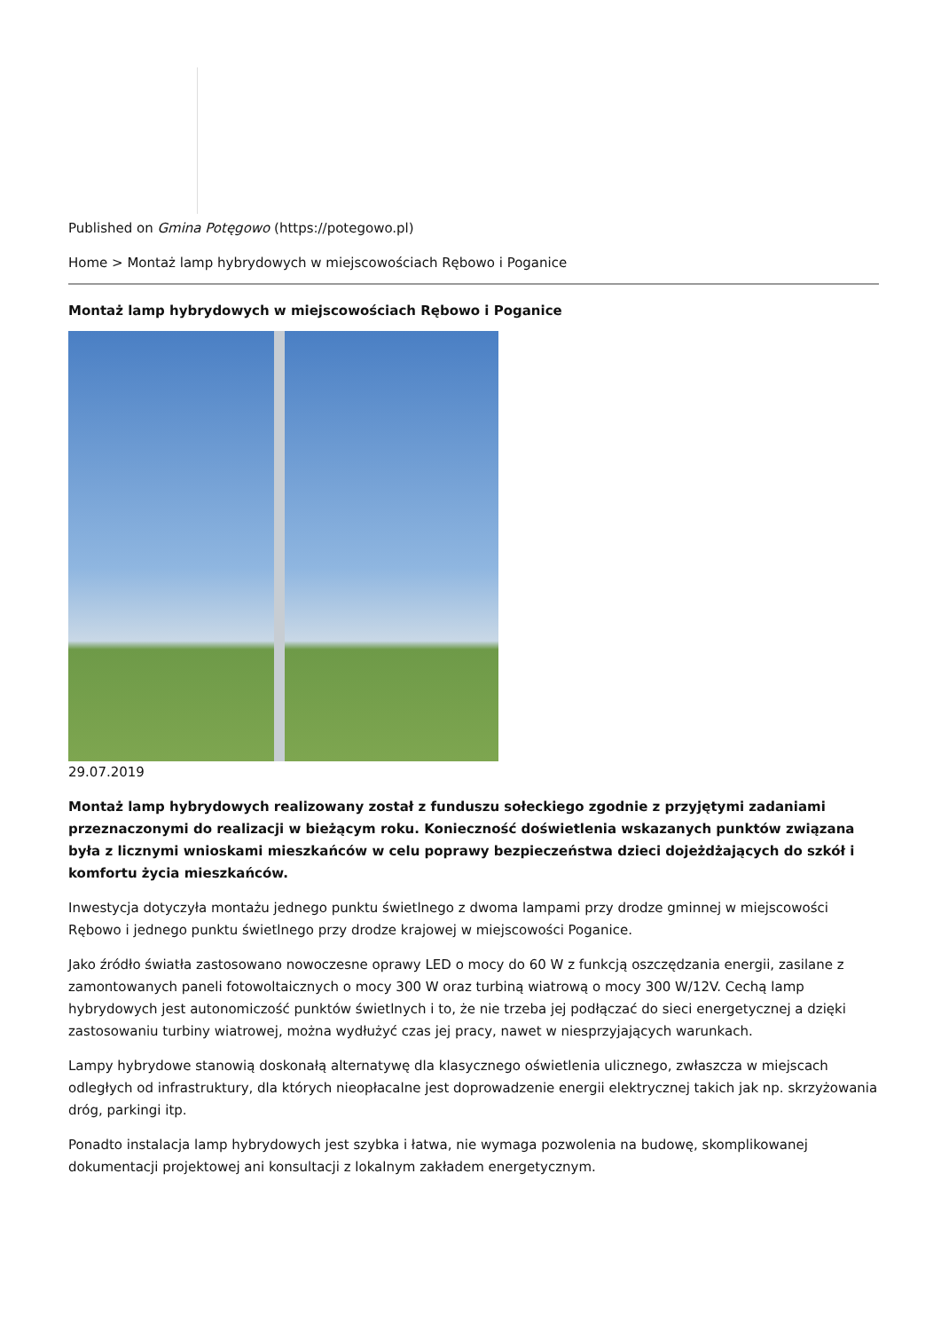Published on Gmina Potęgowo (https://potegowo.pl)
Home > Montaż lamp hybrydowych w miejscowościach Rębowo i Poganice
Montaż lamp hybrydowych w miejscowościach Rębowo i Poganice
29.07.2019
Montaż lamp hybrydowych realizowany został z funduszu sołeckiego zgodnie z przyjętymi zadaniami przeznaczonymi do realizacji w bieżącym roku. Konieczność doświetlenia wskazanych punktów związana była z licznymi wnioskami mieszkańców w celu poprawy bezpieczeństwa dzieci dojeżdżających do szkół i komfortu życia mieszkańców.
Inwestycja dotyczyła montażu jednego punktu świetlnego z dwoma lampami przy drodze gminnej w miejscowości Rębowo i jednego punktu świetlnego przy drodze krajowej w miejscowości Poganice.
Jako źródło światła zastosowano nowoczesne oprawy LED o mocy do 60 W z funkcją oszczędzania energii, zasilane z zamontowanych paneli fotowoltaicznych o mocy 300 W oraz turbiną wiatrową o mocy 300 W/12V. Cechą lamp hybrydowych jest autonomiczość punktów świetlnych i to, że nie trzeba jej podłączać do sieci energetycznej a dzięki zastosowaniu turbiny wiatrowej, można wydłużyć czas jej pracy, nawet w niesprzyjających warunkach.
Lampy hybrydowe stanowią doskonałą alternatywę dla klasycznego oświetlenia ulicznego, zwłaszcza w miejscach odległych od infrastruktury, dla których nieopłacalne jest doprowadzenie energii elektrycznej takich jak np. skrzyżowania dróg, parkingi itp.
Ponadto instalacja lamp hybrydowych jest szybka i łatwa, nie wymaga pozwolenia na budowę, skomplikowanej dokumentacji projektowej ani konsultacji z lokalnym zakładem energetycznym.